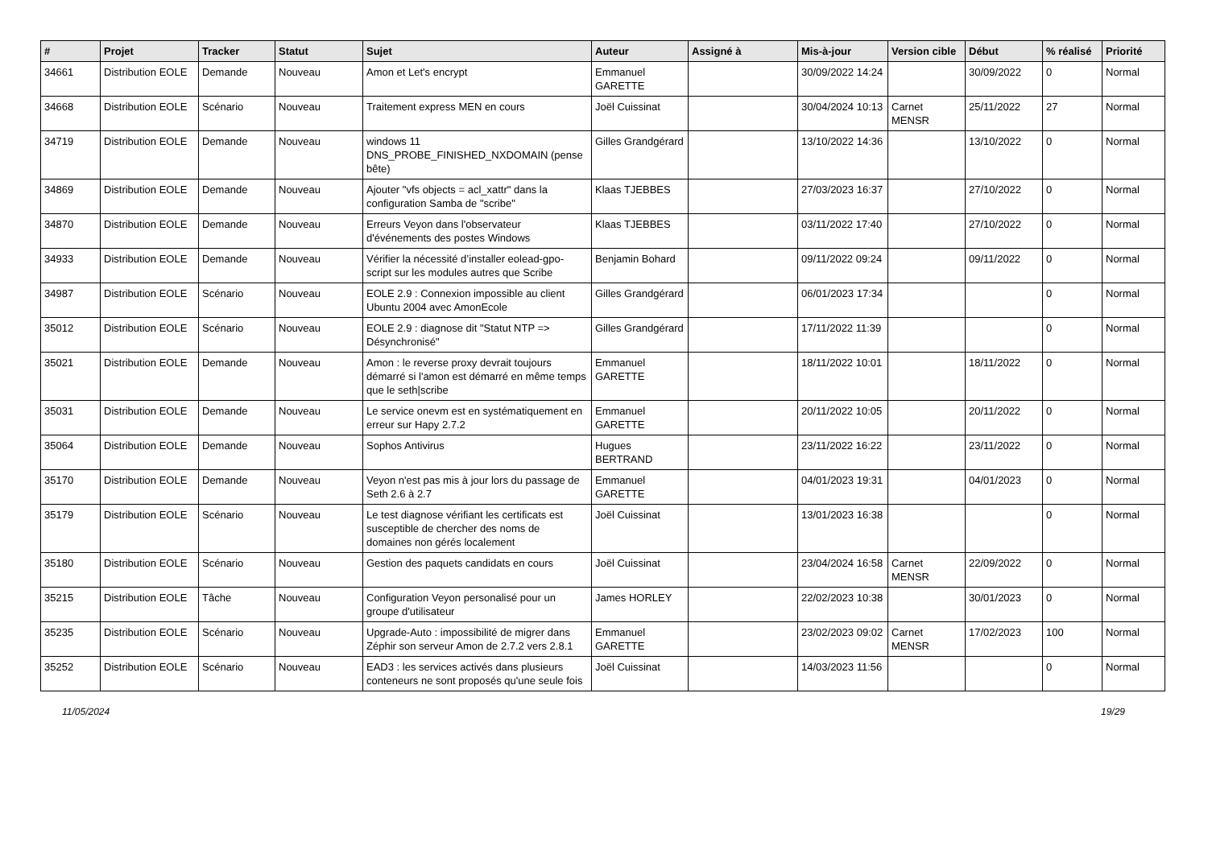| # | Projet | Tracker | Statut | Sujet | Auteur | Assigné à | Mis-à-jour | Version cible | Début | % réalisé | Priorité |
| --- | --- | --- | --- | --- | --- | --- | --- | --- | --- | --- | --- |
| 34661 | Distribution EOLE | Demande | Nouveau | Amon et Let's encrypt | Emmanuel GARETTE | | 30/09/2022 14:24 | | 30/09/2022 | 0 | Normal |
| 34668 | Distribution EOLE | Scénario | Nouveau | Traitement express MEN en cours | Joël Cuissinat | | 30/04/2024 10:13 | Carnet MENSR | 25/11/2022 | 27 | Normal |
| 34719 | Distribution EOLE | Demande | Nouveau | windows 11 DNS_PROBE_FINISHED_NXDOMAIN (pense bête) | Gilles Grandgérard | | 13/10/2022 14:36 | | 13/10/2022 | 0 | Normal |
| 34869 | Distribution EOLE | Demande | Nouveau | Ajouter "vfs objects = acl_xattr" dans la configuration Samba de "scribe" | Klaas TJEBBES | | 27/03/2023 16:37 | | 27/10/2022 | 0 | Normal |
| 34870 | Distribution EOLE | Demande | Nouveau | Erreurs Veyon dans l'observateur d'événements des postes Windows | Klaas TJEBBES | | 03/11/2022 17:40 | | 27/10/2022 | 0 | Normal |
| 34933 | Distribution EOLE | Demande | Nouveau | Vérifier la nécessité d’installer eolead-gpo-script sur les modules autres que Scribe | Benjamin Bohard | | 09/11/2022 09:24 | | 09/11/2022 | 0 | Normal |
| 34987 | Distribution EOLE | Scénario | Nouveau | EOLE 2.9 : Connexion impossible au client Ubuntu 2004 avec AmonEcole | Gilles Grandgérard | | 06/01/2023 17:34 | | | 0 | Normal |
| 35012 | Distribution EOLE | Scénario | Nouveau | EOLE 2.9 : diagnose dit "Statut NTP => Désynchronisé" | Gilles Grandgérard | | 17/11/2022 11:39 | | | 0 | Normal |
| 35021 | Distribution EOLE | Demande | Nouveau | Amon : le reverse proxy devrait toujours démarré si l'amon est démarré en même temps que le seth/scribe | Emmanuel GARETTE | | 18/11/2022 10:01 | | 18/11/2022 | 0 | Normal |
| 35031 | Distribution EOLE | Demande | Nouveau | Le service onevm est en systématiquement en erreur sur Hapy 2.7.2 | Emmanuel GARETTE | | 20/11/2022 10:05 | | 20/11/2022 | 0 | Normal |
| 35064 | Distribution EOLE | Demande | Nouveau | Sophos Antivirus | Hugues BERTRAND | | 23/11/2022 16:22 | | 23/11/2022 | 0 | Normal |
| 35170 | Distribution EOLE | Demande | Nouveau | Veyon n'est pas mis à jour lors du passage de Seth 2.6 à 2.7 | Emmanuel GARETTE | | 04/01/2023 19:31 | | 04/01/2023 | 0 | Normal |
| 35179 | Distribution EOLE | Scénario | Nouveau | Le test diagnose vérifiant les certificats est susceptible de chercher des noms de domaines non gérés localement | Joël Cuissinat | | 13/01/2023 16:38 | | | 0 | Normal |
| 35180 | Distribution EOLE | Scénario | Nouveau | Gestion des paquets candidats en cours | Joël Cuissinat | | 23/04/2024 16:58 | Carnet MENSR | 22/09/2022 | 0 | Normal |
| 35215 | Distribution EOLE | Tâche | Nouveau | Configuration Veyon personalisé pour un groupe d'utilisateur | James HORLEY | | 22/02/2023 10:38 | | 30/01/2023 | 0 | Normal |
| 35235 | Distribution EOLE | Scénario | Nouveau | Upgrade-Auto : impossibilité de migrer dans Zéphir son serveur Amon de 2.7.2 vers 2.8.1 | Emmanuel GARETTE | | 23/02/2023 09:02 | Carnet MENSR | 17/02/2023 | 100 | Normal |
| 35252 | Distribution EOLE | Scénario | Nouveau | EAD3 : les services activés dans plusieurs conteneurs ne sont proposés qu'une seule fois | Joël Cuissinat | | 14/03/2023 11:56 | | | 0 | Normal |
11/05/2024 19/29